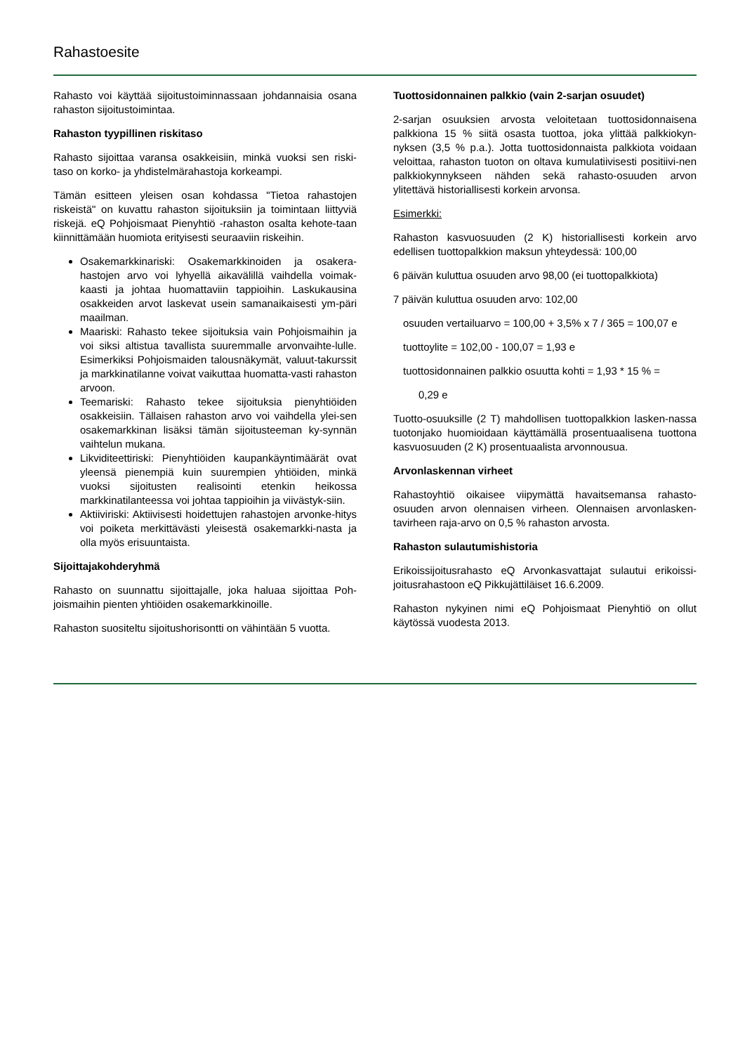Rahastoesite
Rahasto voi käyttää sijoitustoiminnassaan johdannaisia osana rahaston sijoitustoimintaa.
Rahaston tyypillinen riskitaso
Rahasto sijoittaa varansa osakkeisiin, minkä vuoksi sen riski-taso on korko- ja yhdistelmärahastoja korkeampi.
Tämän esitteen yleisen osan kohdassa "Tietoa rahastojen riskeistä" on kuvattu rahaston sijoituksiin ja toimintaan liittyviä riskejä. eQ Pohjoismaat Pienyhtiö -rahaston osalta kehote-taan kiinnittämään huomiota erityisesti seuraaviin riskeihin.
Osakemarkkinariski: Osakemarkkinoiden ja osakera-hastojen arvo voi lyhyellä aikavälillä vaihdella voimak-kaasti ja johtaa huomattaviin tappioihin. Laskukausina osakkeiden arvot laskevat usein samanaikaisesti ym-päri maailman.
Maariski: Rahasto tekee sijoituksia vain Pohjoismaihin ja voi siksi altistua tavallista suuremmalle arvonvaihte-lulle. Esimerkiksi Pohjoismaiden talousnäkymät, valuut-takurssit ja markkinatilanne voivat vaikuttaa huomatta-vasti rahaston arvoon.
Teemariski: Rahasto tekee sijoituksia pienyhtiöiden osakkeisiin. Tällaisen rahaston arvo voi vaihdella ylei-sen osakemarkkinan lisäksi tämän sijoitusteeman ky-synnän vaihtelun mukana.
Likviditeettiriski: Pienyhtiöiden kaupankäyntimäärät ovat yleensä pienempiä kuin suurempien yhtiöiden, minkä vuoksi sijoitusten realisointi etenkin heikossa markkinatilanteessa voi johtaa tappioihin ja viivästyk-siin.
Aktiiviriski: Aktiivisesti hoidettujen rahastojen arvonke-hitys voi poiketa merkittävästi yleisestä osakemarkki-nasta ja olla myös erisuuntaista.
Sijoittajakohderyhmä
Rahasto on suunnattu sijoittajalle, joka haluaa sijoittaa Poh-joismaihin pienten yhtiöiden osakemarkkinoille.
Rahaston suositeltu sijoitushorisontti on vähintään 5 vuotta.
Tuottosidonnainen palkkio (vain 2-sarjan osuudet)
2-sarjan osuuksien arvosta veloitetaan tuottosidonnaisena palkkiona 15 % siitä osasta tuottoa, joka ylittää palkkiokyn-nyksen (3,5 % p.a.). Jotta tuottosidonnaista palkkiota voidaan veloittaa, rahaston tuoton on oltava kumulatiivisesti positiivi-nen palkkiokynnykseen nähden sekä rahasto-osuuden arvon ylitettävä historiallisesti korkein arvonsa.
Esimerkki:
Rahaston kasvuosuuden (2 K) historiallisesti korkein arvo edellisen tuottopalkkion maksun yhteydessä: 100,00
6 päivän kuluttua osuuden arvo 98,00 (ei tuottopalkkiota)
7 päivän kuluttua osuuden arvo: 102,00
osuuden vertailuarvo = 100,00 + 3,5% x 7 / 365 = 100,07 e
tuottoylite = 102,00 - 100,07 = 1,93 e
tuottosidonnainen palkkio osuutta kohti = 1,93 * 15 % =
0,29 e
Tuotto-osuuksille (2 T) mahdollisen tuottopalkkion lasken-nassa tuotonjako huomioidaan käyttämällä prosentuaalisena tuottona kasvuosuuden (2 K) prosentuaalista arvonnousua.
Arvonlaskennan virheet
Rahastoyhtiö oikaisee viipymättä havaitsemansa rahasto-osuuden arvon olennaisen virheen. Olennaisen arvonlasken-tavirheen raja-arvo on 0,5 % rahaston arvosta.
Rahaston sulautumishistoria
Erikoissijoitusrahasto eQ Arvonkasvattajat sulautui erikoissi-joitusrahastoon eQ Pikkujättiläiset 16.6.2009.
Rahaston nykyinen nimi eQ Pohjoismaat Pienyhtiö on ollut käytössä vuodesta 2013.